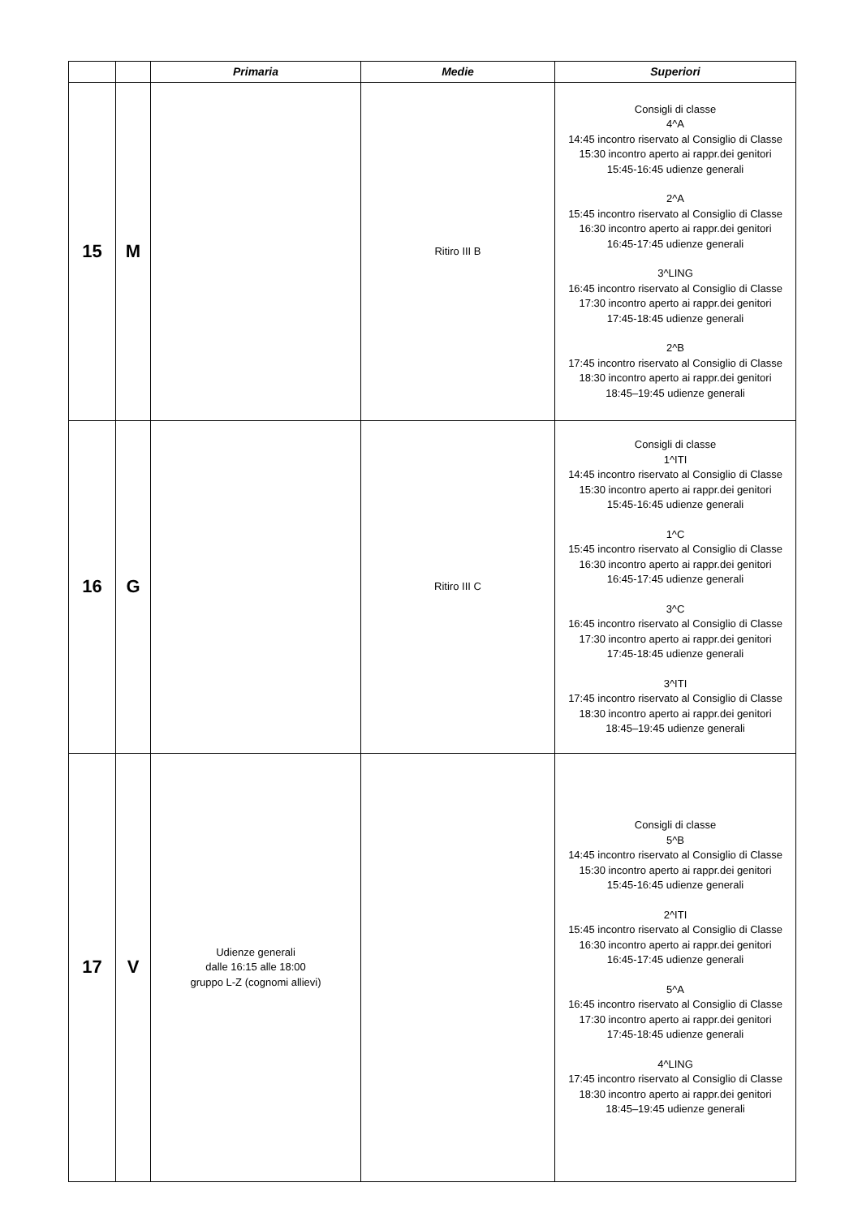| | | Primaria | Medie | Superiori |
| --- | --- | --- | --- | --- |
| 15 | M | | Ritiro III B | Consigli di classe 4^A 14:45 incontro riservato al Consiglio di Classe 15:30 incontro aperto ai rappr.dei genitori 15:45-16:45 udienze generali 2^A 15:45 incontro riservato al Consiglio di Classe 16:30 incontro aperto ai rappr.dei genitori 16:45-17:45 udienze generali 3^LING 16:45 incontro riservato al Consiglio di Classe 17:30 incontro aperto ai rappr.dei genitori 17:45-18:45 udienze generali 2^B 17:45 incontro riservato al Consiglio di Classe 18:30 incontro aperto ai rappr.dei genitori 18:45–19:45 udienze generali |
| 16 | G | | Ritiro III C | Consigli di classe 1^ITI 14:45 incontro riservato al Consiglio di Classe 15:30 incontro aperto ai rappr.dei genitori 15:45-16:45 udienze generali 1^C 15:45 incontro riservato al Consiglio di Classe 16:30 incontro aperto ai rappr.dei genitori 16:45-17:45 udienze generali 3^C 16:45 incontro riservato al Consiglio di Classe 17:30 incontro aperto ai rappr.dei genitori 17:45-18:45 udienze generali 3^ITI 17:45 incontro riservato al Consiglio di Classe 18:30 incontro aperto ai rappr.dei genitori 18:45–19:45 udienze generali |
| 17 | V | Udienze generali dalle 16:15 alle 18:00 gruppo L-Z (cognomi allievi) | | Consigli di classe 5^B 14:45 incontro riservato al Consiglio di Classe 15:30 incontro aperto ai rappr.dei genitori 15:45-16:45 udienze generali 2^ITI 15:45 incontro riservato al Consiglio di Classe 16:30 incontro aperto ai rappr.dei genitori 16:45-17:45 udienze generali 5^A 16:45 incontro riservato al Consiglio di Classe 17:30 incontro aperto ai rappr.dei genitori 17:45-18:45 udienze generali 4^LING 17:45 incontro riservato al Consiglio di Classe 18:30 incontro aperto ai rappr.dei genitori 18:45–19:45 udienze generali |